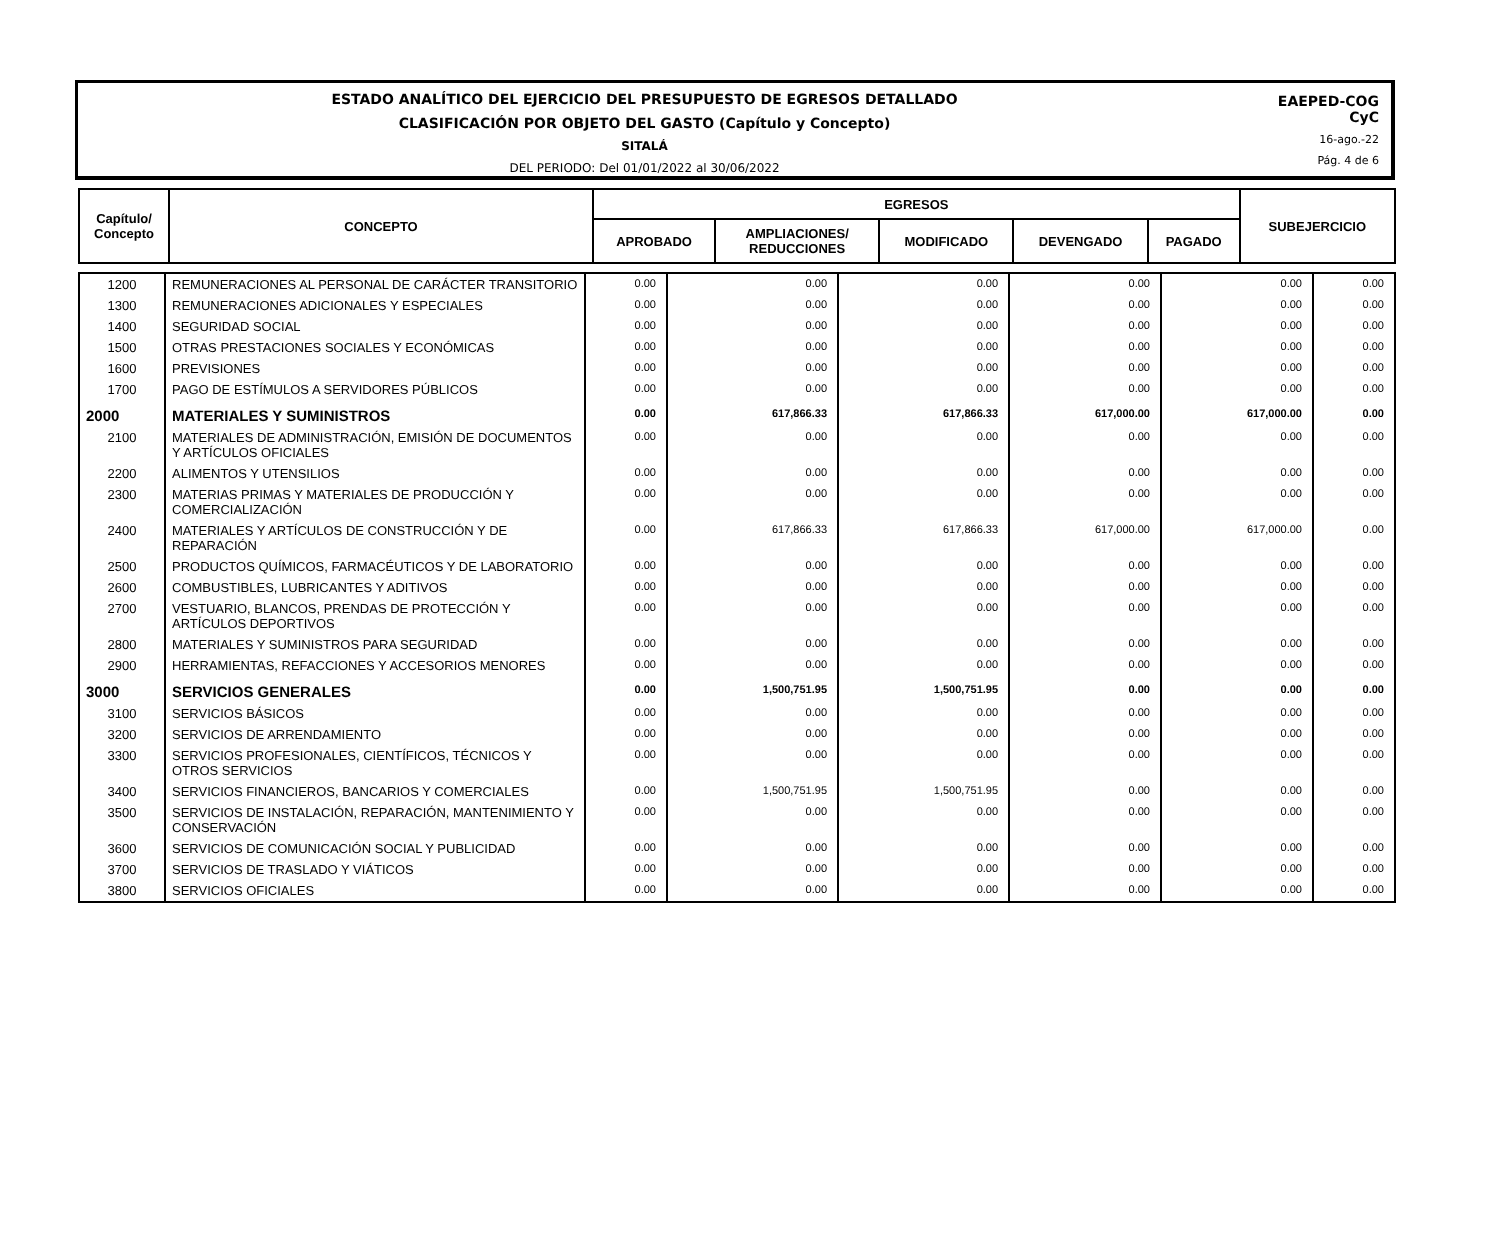ESTADO ANALÍTICO DEL EJERCICIO DEL PRESUPUESTO DE EGRESOS DETALLADO
CLASIFICACIÓN POR OBJETO DEL GASTO (Capítulo y Concepto)
SITALÁ
DEL PERIODO: Del 01/01/2022 al 30/06/2022
EAEPED-COG
CyC
16-ago.-22
Pág. 4 de 6
| Capítulo/ Concepto | CONCEPTO | EGRESOS | | | | | SUBEJERCICIO |
| --- | --- | --- | --- | --- | --- | --- | --- |
| | | APROBADO | AMPLIACIONES/ REDUCCIONES | MODIFICADO | DEVENGADO | PAGADO | |
| 1200 | REMUNERACIONES AL PERSONAL DE CARÁCTER TRANSITORIO | 0.00 | 0.00 | 0.00 | 0.00 | 0.00 | 0.00 |
| 1300 | REMUNERACIONES ADICIONALES Y ESPECIALES | 0.00 | 0.00 | 0.00 | 0.00 | 0.00 | 0.00 |
| 1400 | SEGURIDAD SOCIAL | 0.00 | 0.00 | 0.00 | 0.00 | 0.00 | 0.00 |
| 1500 | OTRAS PRESTACIONES SOCIALES Y ECONÓMICAS | 0.00 | 0.00 | 0.00 | 0.00 | 0.00 | 0.00 |
| 1600 | PREVISIONES | 0.00 | 0.00 | 0.00 | 0.00 | 0.00 | 0.00 |
| 1700 | PAGO DE ESTÍMULOS A SERVIDORES PÚBLICOS | 0.00 | 0.00 | 0.00 | 0.00 | 0.00 | 0.00 |
| 2000 | MATERIALES Y SUMINISTROS | 0.00 | 617,866.33 | 617,866.33 | 617,000.00 | 617,000.00 | 0.00 |
| 2100 | MATERIALES DE ADMINISTRACIÓN, EMISIÓN DE DOCUMENTOS Y ARTÍCULOS OFICIALES | 0.00 | 0.00 | 0.00 | 0.00 | 0.00 | 0.00 |
| 2200 | ALIMENTOS Y UTENSILIOS | 0.00 | 0.00 | 0.00 | 0.00 | 0.00 | 0.00 |
| 2300 | MATERIAS PRIMAS Y MATERIALES DE PRODUCCIÓN Y COMERCIALIZACIÓN | 0.00 | 0.00 | 0.00 | 0.00 | 0.00 | 0.00 |
| 2400 | MATERIALES Y ARTÍCULOS DE CONSTRUCCIÓN Y DE REPARACIÓN | 0.00 | 617,866.33 | 617,866.33 | 617,000.00 | 617,000.00 | 0.00 |
| 2500 | PRODUCTOS QUÍMICOS, FARMACÉUTICOS Y DE LABORATORIO | 0.00 | 0.00 | 0.00 | 0.00 | 0.00 | 0.00 |
| 2600 | COMBUSTIBLES, LUBRICANTES Y ADITIVOS | 0.00 | 0.00 | 0.00 | 0.00 | 0.00 | 0.00 |
| 2700 | VESTUARIO, BLANCOS, PRENDAS DE PROTECCIÓN Y ARTÍCULOS DEPORTIVOS | 0.00 | 0.00 | 0.00 | 0.00 | 0.00 | 0.00 |
| 2800 | MATERIALES Y SUMINISTROS PARA SEGURIDAD | 0.00 | 0.00 | 0.00 | 0.00 | 0.00 | 0.00 |
| 2900 | HERRAMIENTAS, REFACCIONES Y ACCESORIOS MENORES | 0.00 | 0.00 | 0.00 | 0.00 | 0.00 | 0.00 |
| 3000 | SERVICIOS GENERALES | 0.00 | 1,500,751.95 | 1,500,751.95 | 0.00 | 0.00 | 0.00 |
| 3100 | SERVICIOS BÁSICOS | 0.00 | 0.00 | 0.00 | 0.00 | 0.00 | 0.00 |
| 3200 | SERVICIOS DE ARRENDAMIENTO | 0.00 | 0.00 | 0.00 | 0.00 | 0.00 | 0.00 |
| 3300 | SERVICIOS PROFESIONALES, CIENTÍFICOS, TÉCNICOS Y OTROS SERVICIOS | 0.00 | 0.00 | 0.00 | 0.00 | 0.00 | 0.00 |
| 3400 | SERVICIOS FINANCIEROS, BANCARIOS Y COMERCIALES | 0.00 | 1,500,751.95 | 1,500,751.95 | 0.00 | 0.00 | 0.00 |
| 3500 | SERVICIOS DE INSTALACIÓN, REPARACIÓN, MANTENIMIENTO Y CONSERVACIÓN | 0.00 | 0.00 | 0.00 | 0.00 | 0.00 | 0.00 |
| 3600 | SERVICIOS DE COMUNICACIÓN SOCIAL Y PUBLICIDAD | 0.00 | 0.00 | 0.00 | 0.00 | 0.00 | 0.00 |
| 3700 | SERVICIOS DE TRASLADO Y VIÁTICOS | 0.00 | 0.00 | 0.00 | 0.00 | 0.00 | 0.00 |
| 3800 | SERVICIOS OFICIALES | 0.00 | 0.00 | 0.00 | 0.00 | 0.00 | 0.00 |